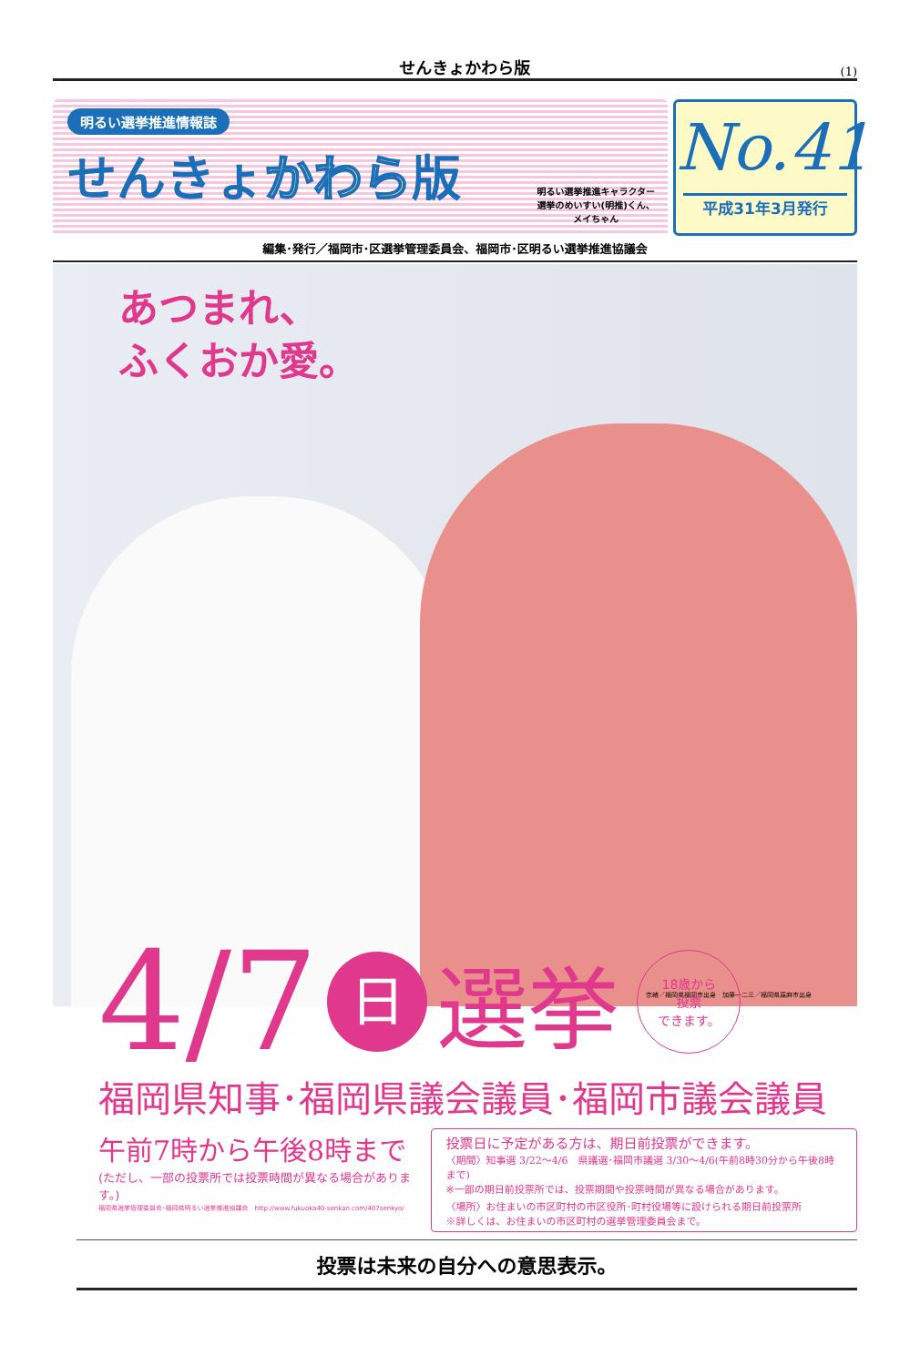せんきょかわら版 (1)
明るい選挙推進情報誌
せんきょかわら版
明るい選挙推進キャラクター
選挙のめいすい(明推)くん、
メイちゃん
No.41
平成31年3月発行
編集･発行／福岡市･区選挙管理委員会、福岡市･区明るい選挙推進協議会
あつまれ、
ふくおか愛。
奈緒／福岡県福岡市出身　加藤一二三／福岡県嘉麻市出身
4/7 日 選挙 18歳から
投票
できます。
福岡県知事･福岡県議会議員･福岡市議会議員
午前7時から午後8時まで
(ただし、一部の投票所では投票時間が異なる場合があります。)
福岡県選挙管理委員会･福岡県明るい選挙推進協議会　http://www.fukuoka40-senkan.com/407senkyo/
投票日に予定がある方は、期日前投票ができます。
〈期間〉知事選 3/22～4/6　県議選･福岡市議選 3/30～4/6(午前8時30分から午後8時まで)
※一部の期日前投票所では、投票期間や投票時間が異なる場合があります。
〈場所〉お住まいの市区町村の市区役所･町村役場等に設けられる期日前投票所
※詳しくは、お住まいの市区町村の選挙管理委員会まで。
投票は未来の自分への意思表示。